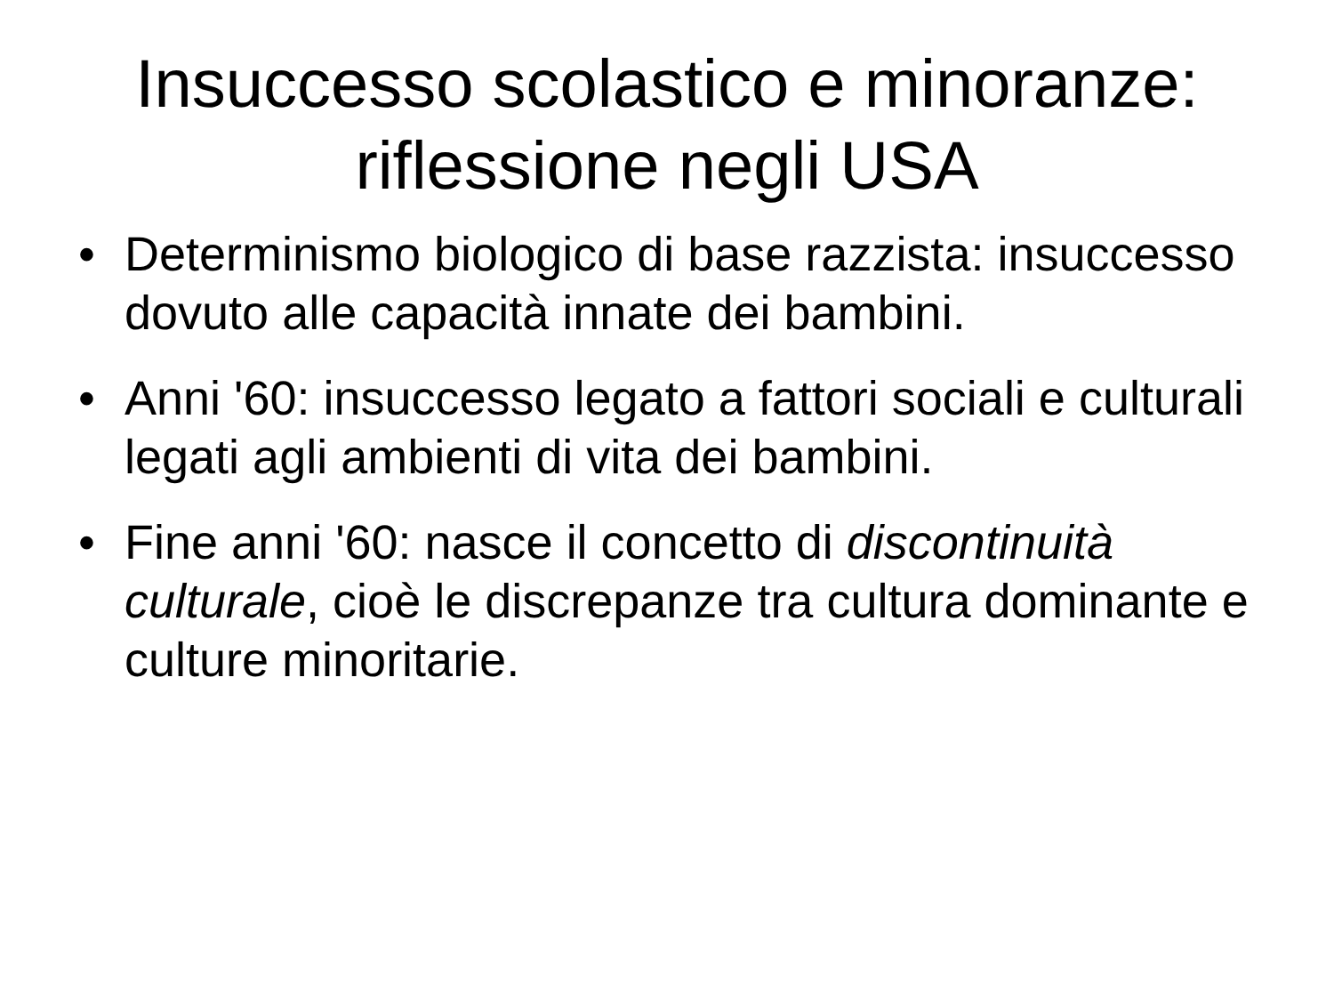Insuccesso scolastico e minoranze:
riflessione negli USA
• Determinismo biologico di base razzista: insuccesso dovuto alle capacità innate dei bambini.
• Anni '60: insuccesso legato a fattori sociali e culturali legati agli ambienti di vita dei bambini.
• Fine anni '60: nasce il concetto di discontinuità culturale, cioè le discrepanze tra cultura dominante e culture minoritarie.